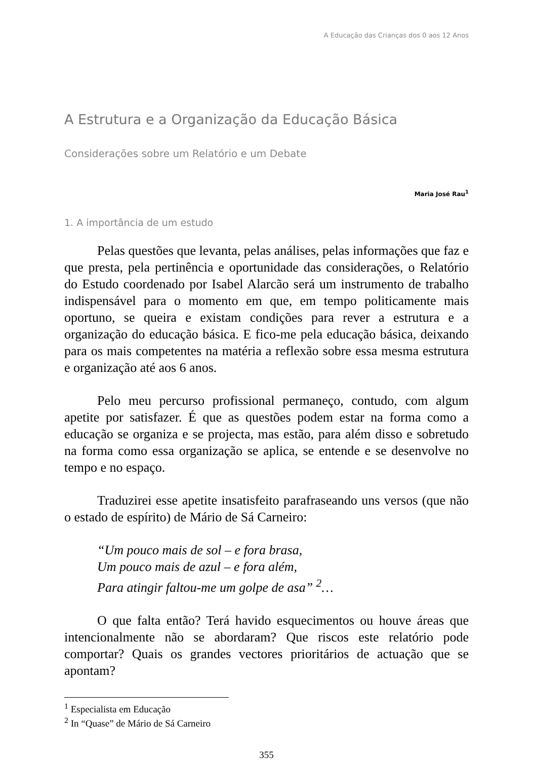A Educação das Crianças dos 0 aos 12 Anos
A Estrutura e a Organização da Educação Básica
Considerações sobre um Relatório e um Debate
Maria José Rau<sup>1</sup>
1. A importância de um estudo
Pelas questões que levanta, pelas análises, pelas informações que faz e que presta, pela pertinência e oportunidade das considerações, o Relatório do Estudo coordenado por Isabel Alarcão será um instrumento de trabalho indispensável para o momento em que, em tempo politicamente mais oportuno, se queira e existam condições para rever a estrutura e a organização do educação básica. E fico-me pela educação básica, deixando para os mais competentes na matéria a reflexão sobre essa mesma estrutura e organização até aos 6 anos.
Pelo meu percurso profissional permaneço, contudo, com algum apetite por satisfazer. É que as questões podem estar na forma como a educação se organiza e se projecta, mas estão, para além disso e sobretudo na forma como essa organização se aplica, se entende e se desenvolve no tempo e no espaço.
Traduzirei esse apetite insatisfeito parafraseando uns versos (que não o estado de espírito) de Mário de Sá Carneiro:
“Um pouco mais de sol – e fora brasa,
Um pouco mais de azul – e fora além,
Para atingir faltou-me um golpe de asa” <sup>2</sup>…
O que falta então? Terá havido esquecimentos ou houve áreas que intencionalmente não se abordaram? Que riscos este relatório pode comportar? Quais os grandes vectores prioritários de actuação que se apontam?
<sup>1</sup> Especialista em Educação
<sup>2</sup> In “Quase” de Mário de Sá Carneiro
355